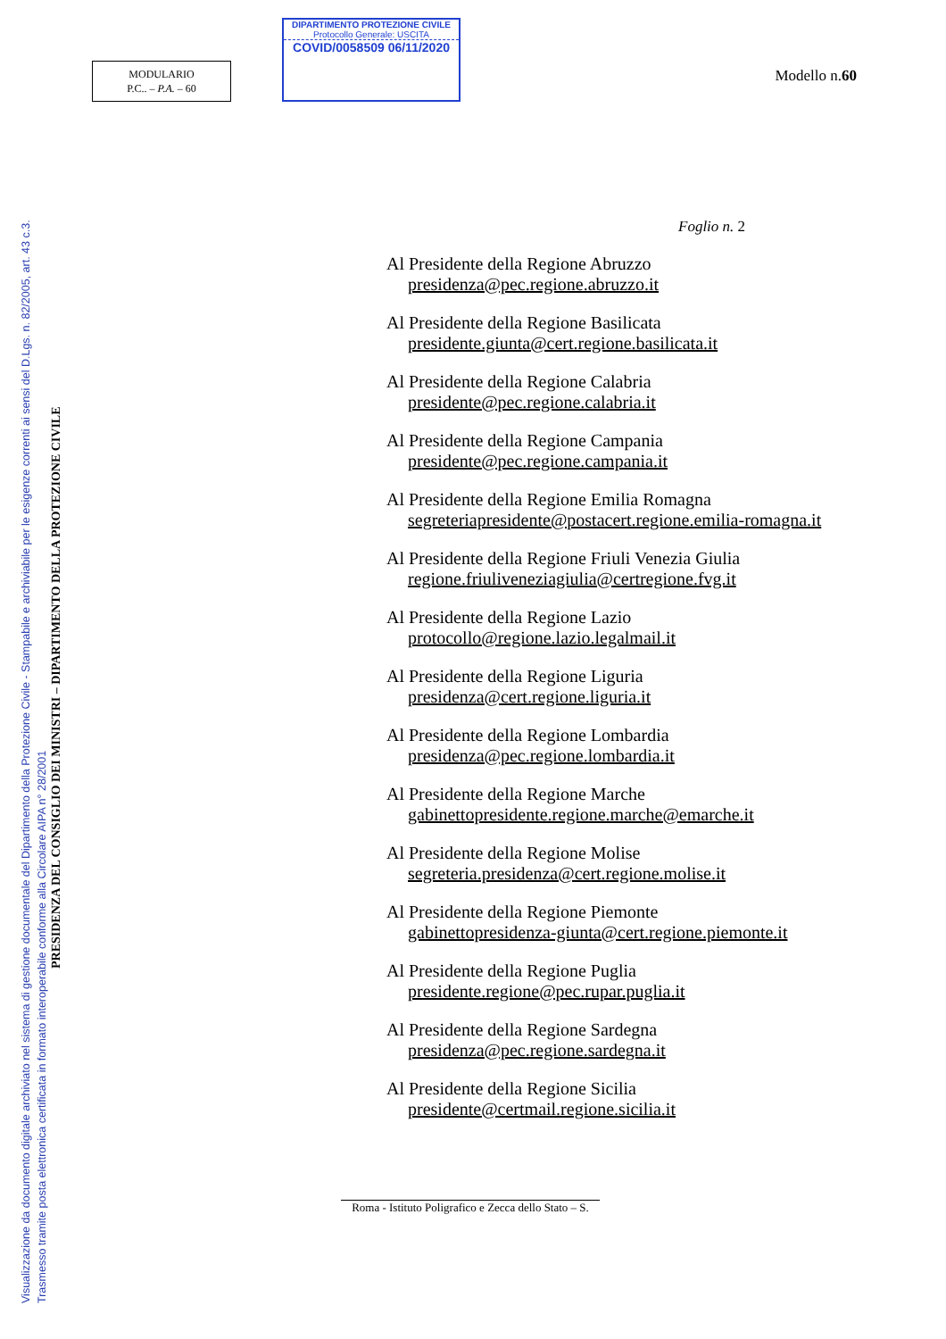Visualizzazione da documento digitale archiviato nel sistema di gestione documentale del Dipartimento della Protezione Civile - Stampabile e archiviabile per le esigenze correnti ai sensi del D.Lgs. n. 82/2005, art. 43 c.3.
Trasmesso tramite posta elettronica certificata in formato interoperabile conforme alla Circolare AIPA n° 28/2001
PRESIDENZA DEL CONSIGLIO DEI MINISTRI – DIPARTIMENTO DELLA PROTEZIONE CIVILE
MODULARIO
P.C.. – P.A. – 60
DIPARTIMENTO PROTEZIONE CIVILE
Protocollo Generale: USCITA
COVID/0058509 06/11/2020
Modello n.60
Foglio n. 2
Al Presidente della Regione Abruzzo
presidenza@pec.regione.abruzzo.it
Al Presidente della Regione Basilicata
presidente.giunta@cert.regione.basilicata.it
Al Presidente della Regione Calabria
presidente@pec.regione.calabria.it
Al Presidente della Regione Campania
presidente@pec.regione.campania.it
Al Presidente della Regione Emilia Romagna
segreteriapresidente@postacert.regione.emilia-romagna.it
Al Presidente della Regione Friuli Venezia Giulia
regione.friuliveneziagiulia@certregione.fvg.it
Al Presidente della Regione Lazio
protocollo@regione.lazio.legalmail.it
Al Presidente della Regione Liguria
presidenza@cert.regione.liguria.it
Al Presidente della Regione Lombardia
presidenza@pec.regione.lombardia.it
Al Presidente della Regione Marche
gabinettopresidente.regione.marche@emarche.it
Al Presidente della Regione Molise
segreteria.presidenza@cert.regione.molise.it
Al Presidente della Regione Piemonte
gabinettopresidenza-giunta@cert.regione.piemonte.it
Al Presidente della Regione Puglia
presidente.regione@pec.rupar.puglia.it
Al Presidente della Regione Sardegna
presidenza@pec.regione.sardegna.it
Al Presidente della Regione Sicilia
presidente@certmail.regione.sicilia.it
Roma - Istituto Poligrafico e Zecca dello Stato – S.